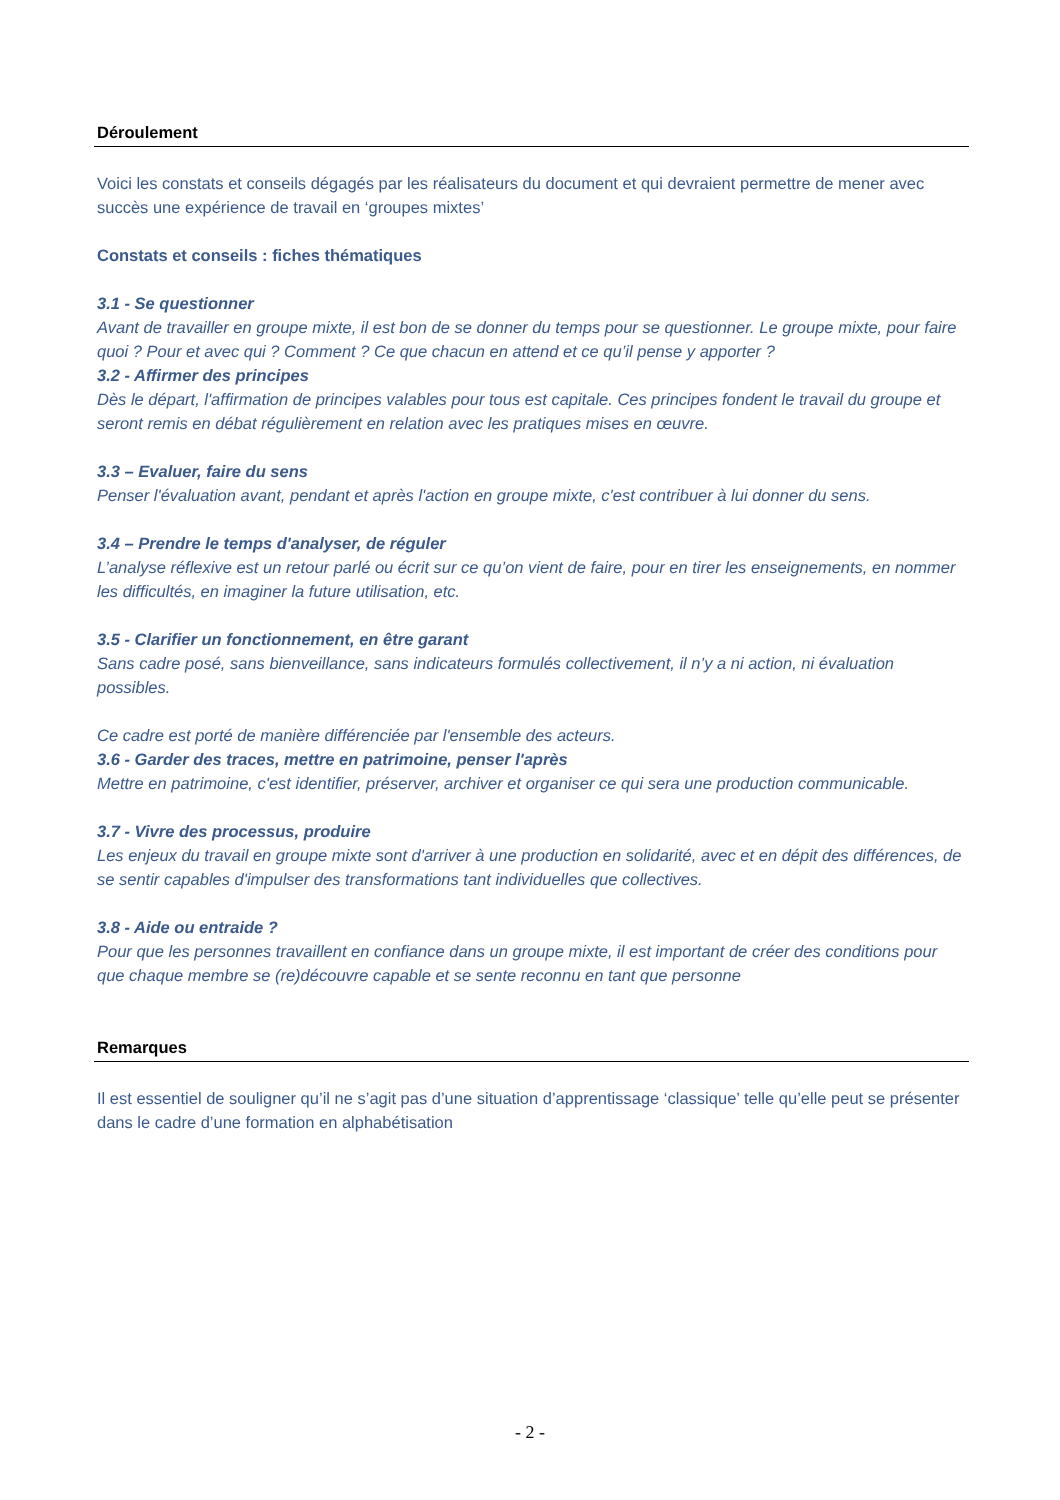Déroulement
Voici les constats et conseils dégagés par les réalisateurs du document et qui devraient permettre de mener avec succès une expérience de travail en ‘groupes mixtes’
Constats et conseils : fiches thématiques
3.1 - Se questionner
Avant de travailler en groupe mixte, il est bon de se donner du temps pour se questionner. Le groupe mixte, pour faire quoi ? Pour et avec qui ? Comment ? Ce que chacun en attend et ce qu’il pense y apporter ?
3.2 - Affirmer des principes
Dès le départ, l'affirmation de principes valables pour tous est capitale. Ces principes fondent le travail du groupe et seront remis en débat régulièrement en relation avec les pratiques mises en œuvre.
3.3 – Evaluer, faire du sens
Penser l'évaluation avant, pendant et après l'action en groupe mixte, c'est contribuer à lui donner du sens.
3.4 – Prendre le temps d'analyser, de réguler
L’analyse réflexive est un retour parlé ou écrit sur ce qu’on vient de faire, pour en tirer les enseignements, en nommer les difficultés, en imaginer la future utilisation, etc.
3.5 - Clarifier un fonctionnement, en être garant
Sans cadre posé, sans bienveillance, sans indicateurs formulés collectivement, il n’y a ni action, ni évaluation possibles.
Ce cadre est porté de manière différenciée par l'ensemble des acteurs.
3.6 - Garder des traces, mettre en patrimoine, penser l'après
Mettre en patrimoine, c'est identifier, préserver, archiver et organiser ce qui sera une production communicable.
3.7 - Vivre des processus, produire
Les enjeux du travail en groupe mixte sont d'arriver à une production en solidarité, avec et en dépit des différences, de se sentir capables d'impulser des transformations tant individuelles que collectives.
3.8 - Aide ou entraide ?
Pour que les personnes travaillent en confiance dans un groupe mixte, il est important de créer des conditions pour que chaque membre se (re)découvre capable et se sente reconnu en tant que personne
Remarques
Il est essentiel de souligner qu’il ne s’agit pas d’une situation d’apprentissage ‘classique’ telle qu’elle peut se présenter dans le cadre d’une formation en alphabétisation
- 2 -